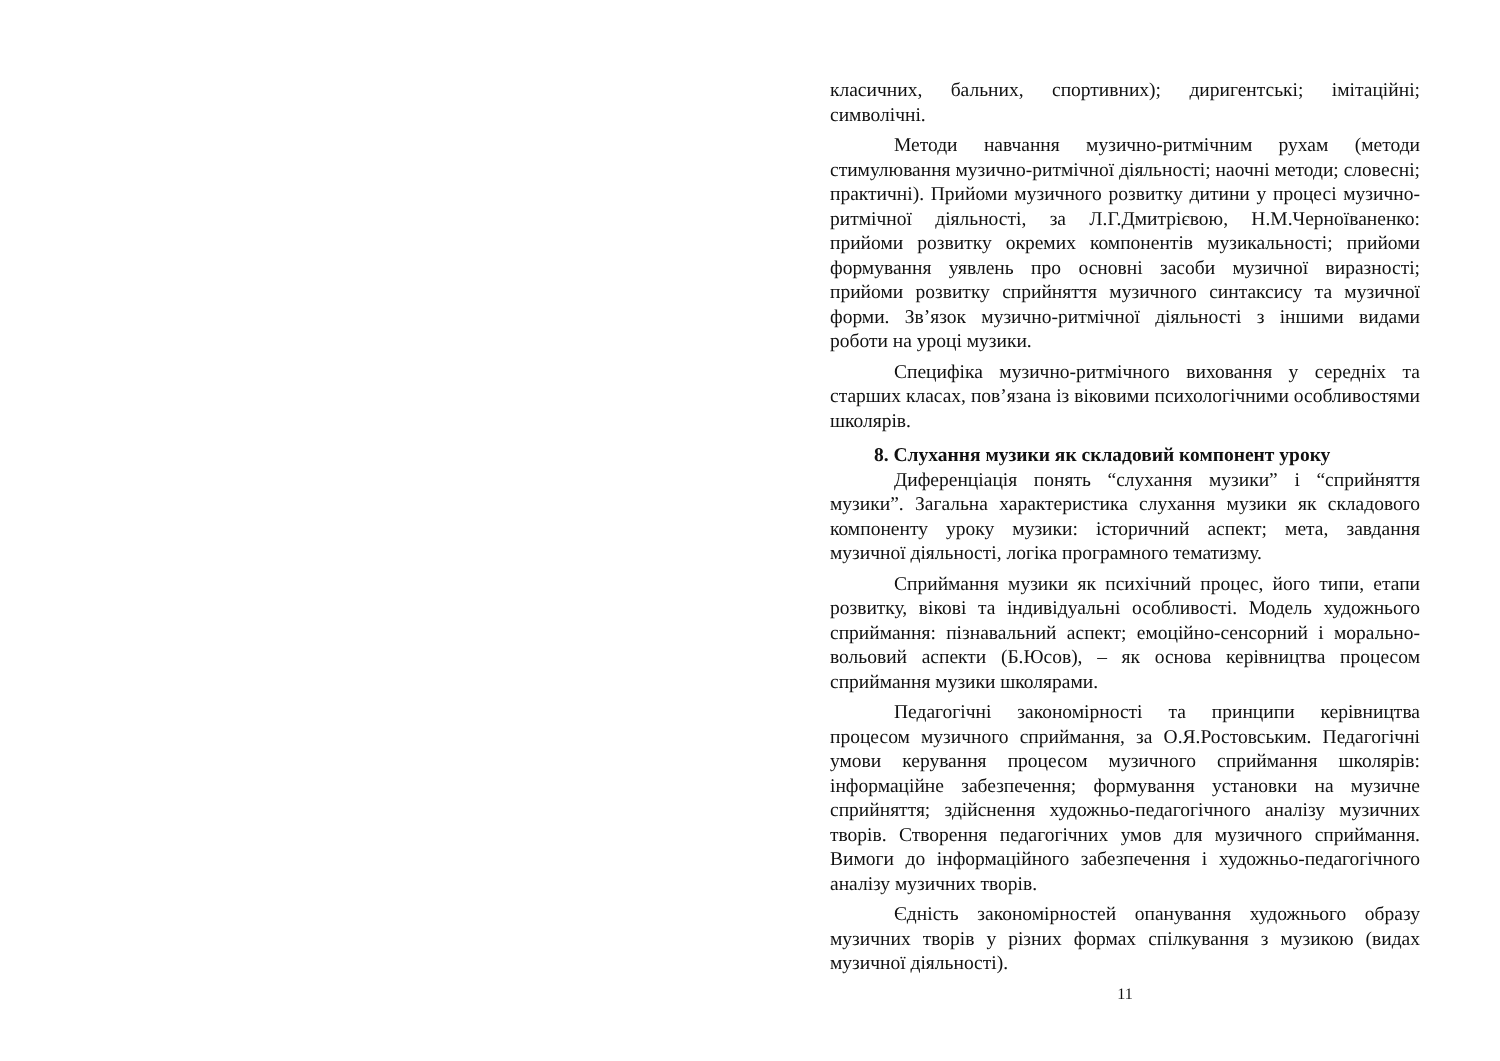класичних, бальних, спортивних); диригентські; імітаційні; символічні.
Методи навчання музично-ритмічним рухам (методи стимулювання музично-ритмічної діяльності; наочні методи; словесні; практичні). Прийоми музичного розвитку дитини у процесі музично-ритмічної діяльності, за Л.Г.Дмитрієвою, Н.М.Черноїваненко: прийоми розвитку окремих компонентів музикальності; прийоми формування уявлень про основні засоби музичної виразності; прийоми розвитку сприйняття музичного синтаксису та музичної форми. Зв’язок музично-ритмічної діяльності з іншими видами роботи на уроці музики.
Специфіка музично-ритмічного виховання у середніх та старших класах, пов’язана із віковими психологічними особливостями школярів.
8. Слухання музики як складовий компонент уроку
Диференціація понять “слухання музики” і “сприйняття музики”. Загальна характеристика слухання музики як складового компоненту уроку музики: історичний аспект; мета, завдання музичної діяльності, логіка програмного тематизму.
Сприймання музики як психічний процес, його типи, етапи розвитку, вікові та індивідуальні особливості. Модель художнього сприймання: пізнавальний аспект; емоційно-сенсорний і морально-вольовий аспекти (Б.Юсов), – як основа керівництва процесом сприймання музики школярами.
Педагогічні закономірності та принципи керівництва процесом музичного сприймання, за О.Я.Ростовським. Педагогічні умови керування процесом музичного сприймання школярів: інформаційне забезпечення; формування установки на музичне сприйняття; здійснення художньо-педагогічного аналізу музичних творів. Створення педагогічних умов для музичного сприймання. Вимоги до інформаційного забезпечення і художньо-педагогічного аналізу музичних творів.
Єдність закономірностей опанування художнього образу музичних творів у різних формах спілкування з музикою (видах музичної діяльності).
11